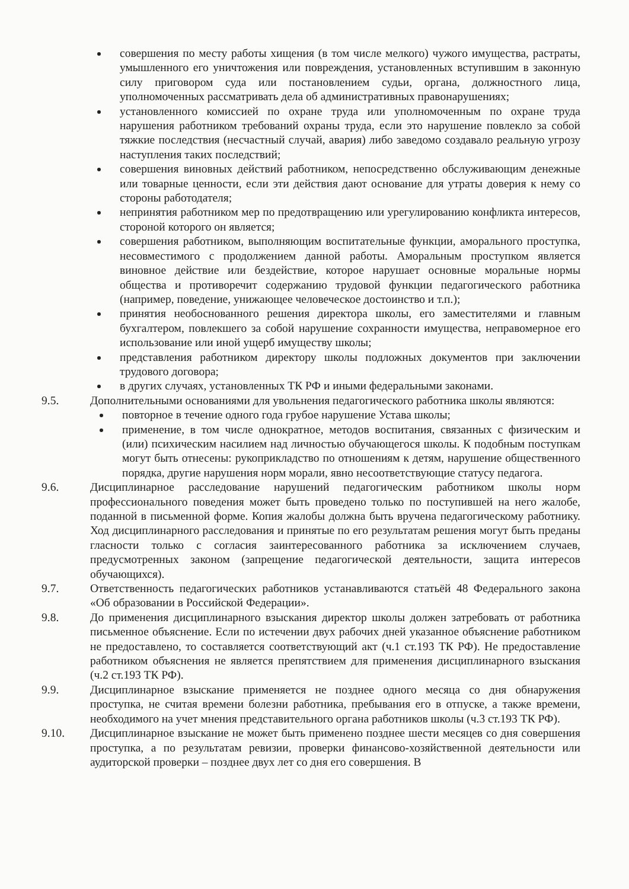совершения по месту работы хищения (в том числе мелкого) чужого имущества, растраты, умышленного его уничтожения или повреждения, установленных вступившим в законную силу приговором суда или постановлением судьи, органа, должностного лица, уполномоченных рассматривать дела об административных правонарушениях;
установленного комиссией по охране труда или уполномоченным по охране труда нарушения работником требований охраны труда, если это нарушение повлекло за собой тяжкие последствия (несчастный случай, авария) либо заведомо создавало реальную угрозу наступления таких последствий;
совершения виновных действий работником, непосредственно обслуживающим денежные или товарные ценности, если эти действия дают основание для утраты доверия к нему со стороны работодателя;
непринятия работником мер по предотвращению или урегулированию конфликта интересов, стороной которого он является;
совершения работником, выполняющим воспитательные функции, аморального проступка, несовместимого с продолжением данной работы. Аморальным проступком является виновное действие или бездействие, которое нарушает основные моральные нормы общества и противоречит содержанию трудовой функции педагогического работника (например, поведение, унижающее человеческое достоинство и т.п.);
принятия необоснованного решения директора школы, его заместителями и главным бухгалтером, повлекшего за собой нарушение сохранности имущества, неправомерное его использование или иной ущерб имуществу школы;
представления работником директору школы подложных документов при заключении трудового договора;
в других случаях, установленных ТК РФ и иными федеральными законами.
9.5. Дополнительными основаниями для увольнения педагогического работника школы являются:
повторное в течение одного года грубое нарушение Устава школы;
применение, в том числе однократное, методов воспитания, связанных с физическим и (или) психическим насилием над личностью обучающегося школы. К подобным поступкам могут быть отнесены: рукоприкладство по отношениям к детям, нарушение общественного порядка, другие нарушения норм морали, явно несоответствующие статусу педагога.
9.6. Дисциплинарное расследование нарушений педагогическим работником школы норм профессионального поведения может быть проведено только по поступившей на него жалобе, поданной в письменной форме. Копия жалобы должна быть вручена педагогическому работнику. Ход дисциплинарного расследования и принятые по его результатам решения могут быть преданы гласности только с согласия заинтересованного работника за исключением случаев, предусмотренных законом (запрещение педагогической деятельности, защита интересов обучающихся).
9.7. Ответственность педагогических работников устанавливаются статьёй 48 Федерального закона «Об образовании в Российской Федерации».
9.8. До применения дисциплинарного взыскания директор школы должен затребовать от работника письменное объяснение. Если по истечении двух рабочих дней указанное объяснение работником не предоставлено, то составляется соответствующий акт (ч.1 ст.193 ТК РФ). Не предоставление работником объяснения не является препятствием для применения дисциплинарного взыскания (ч.2 ст.193 ТК РФ).
9.9. Дисциплинарное взыскание применяется не позднее одного месяца со дня обнаружения проступка, не считая времени болезни работника, пребывания его в отпуске, а также времени, необходимого на учет мнения представительного органа работников школы (ч.3 ст.193 ТК РФ).
9.10. Дисциплинарное взыскание не может быть применено позднее шести месяцев со дня совершения проступка, а по результатам ревизии, проверки финансово-хозяйственной деятельности или аудиторской проверки – позднее двух лет со дня его совершения. В